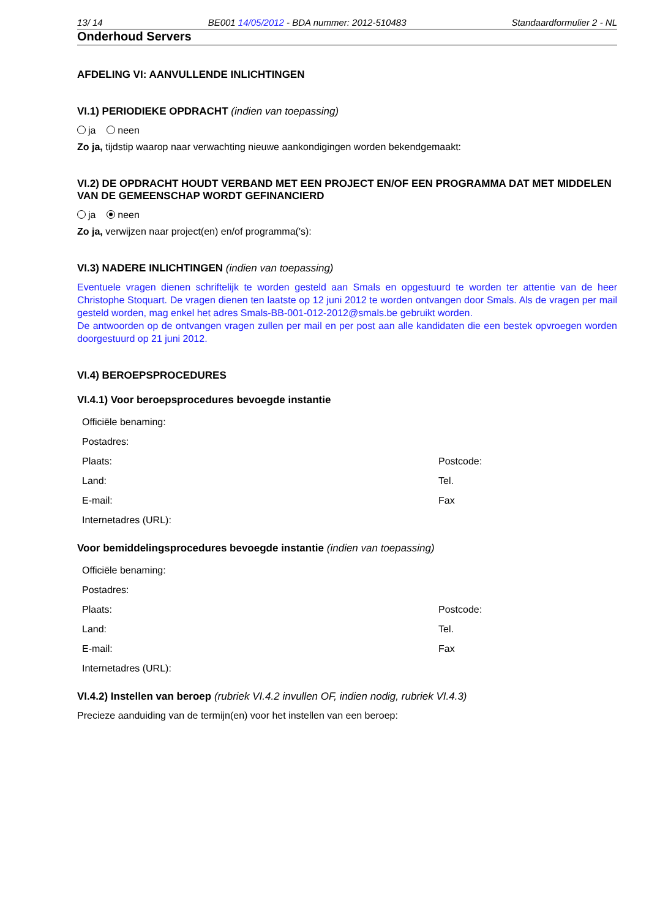13/ 14 BE001 14/05/2012 - BDA nummer: 2012-510483 Standaardformulier 2 - NL
Onderhoud Servers
AFDELING VI: AANVULLENDE INLICHTINGEN
VI.1) PERIODIEKE OPDRACHT (indien van toepassing)
ja neen
Zo ja, tijdstip waarop naar verwachting nieuwe aankondigingen worden bekendgemaakt:
VI.2) DE OPDRACHT HOUDT VERBAND MET EEN PROJECT EN/OF EEN PROGRAMMA DAT MET MIDDELEN VAN DE GEMEENSCHAP WORDT GEFINANCIERD
ja neen
Zo ja, verwijzen naar project(en) en/of programma('s):
VI.3) NADERE INLICHTINGEN (indien van toepassing)
Eventuele vragen dienen schriftelijk te worden gesteld aan Smals en opgestuurd te worden ter attentie van de heer Christophe Stoquart. De vragen dienen ten laatste op 12 juni 2012 te worden ontvangen door Smals. Als de vragen per mail gesteld worden, mag enkel het adres Smals-BB-001-012-2012@smals.be gebruikt worden.
De antwoorden op de ontvangen vragen zullen per mail en per post aan alle kandidaten die een bestek opvroegen worden doorgestuurd op 21 juni 2012.
VI.4) BEROEPSPROCEDURES
VI.4.1) Voor beroepsprocedures bevoegde instantie
Officiële benaming:
Postadres:
Plaats: Postcode:
Land: Tel.
E-mail: Fax
Internetadres (URL):
Voor bemiddelingsprocedures bevoegde instantie (indien van toepassing)
Officiële benaming:
Postadres:
Plaats: Postcode:
Land: Tel.
E-mail: Fax
Internetadres (URL):
VI.4.2) Instellen van beroep (rubriek VI.4.2 invullen OF, indien nodig, rubriek VI.4.3)
Precieze aanduiding van de termijn(en) voor het instellen van een beroep: